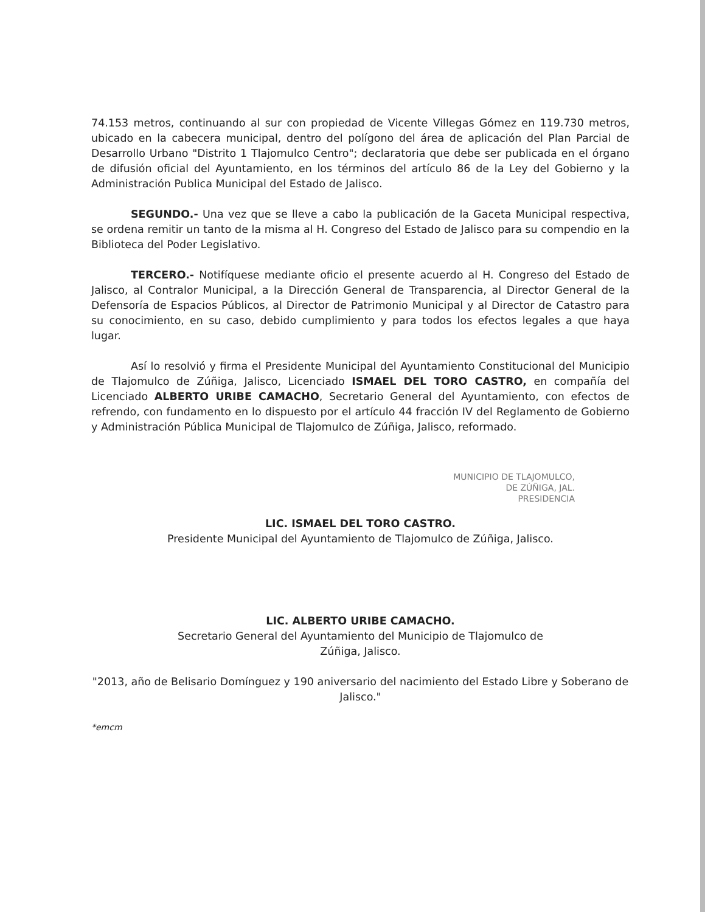74.153 metros, continuando al sur con propiedad de Vicente Villegas Gómez en 119.730 metros, ubicado en la cabecera municipal, dentro del polígono del área de aplicación del Plan Parcial de Desarrollo Urbano "Distrito 1 Tlajomulco Centro"; declaratoria que debe ser publicada en el órgano de difusión oficial del Ayuntamiento, en los términos del artículo 86 de la Ley del Gobierno y la Administración Publica Municipal del Estado de Jalisco.
SEGUNDO.- Una vez que se lleve a cabo la publicación de la Gaceta Municipal respectiva, se ordena remitir un tanto de la misma al H. Congreso del Estado de Jalisco para su compendio en la Biblioteca del Poder Legislativo.
TERCERO.- Notifíquese mediante oficio el presente acuerdo al H. Congreso del Estado de Jalisco, al Contralor Municipal, a la Dirección General de Transparencia, al Director General de la Defensoría de Espacios Públicos, al Director de Patrimonio Municipal y al Director de Catastro para su conocimiento, en su caso, debido cumplimiento y para todos los efectos legales a que haya lugar.
Así lo resolvió y firma el Presidente Municipal del Ayuntamiento Constitucional del Municipio de Tlajomulco de Zúñiga, Jalisco, Licenciado ISMAEL DEL TORO CASTRO, en compañía del Licenciado ALBERTO URIBE CAMACHO, Secretario General del Ayuntamiento, con efectos de refrendo, con fundamento en lo dispuesto por el artículo 44 fracción IV del Reglamento de Gobierno y Administración Pública Municipal de Tlajomulco de Zúñiga, Jalisco, reformado.
MUNICIPIO DE TLAJOMULCO,
DE ZÚÑIGA, JAL.
PRESIDENCIA
LIC. ISMAEL DEL TORO CASTRO.
Presidente Municipal del Ayuntamiento de Tlajomulco de Zúñiga, Jalisco.
LIC. ALBERTO URIBE CAMACHO.
Secretario General del Ayuntamiento del Municipio de Tlajomulco de
Zúñiga, Jalisco.
"2013, año de Belisario Domínguez y 190 aniversario del nacimiento del Estado Libre y Soberano de Jalisco."
*emcm